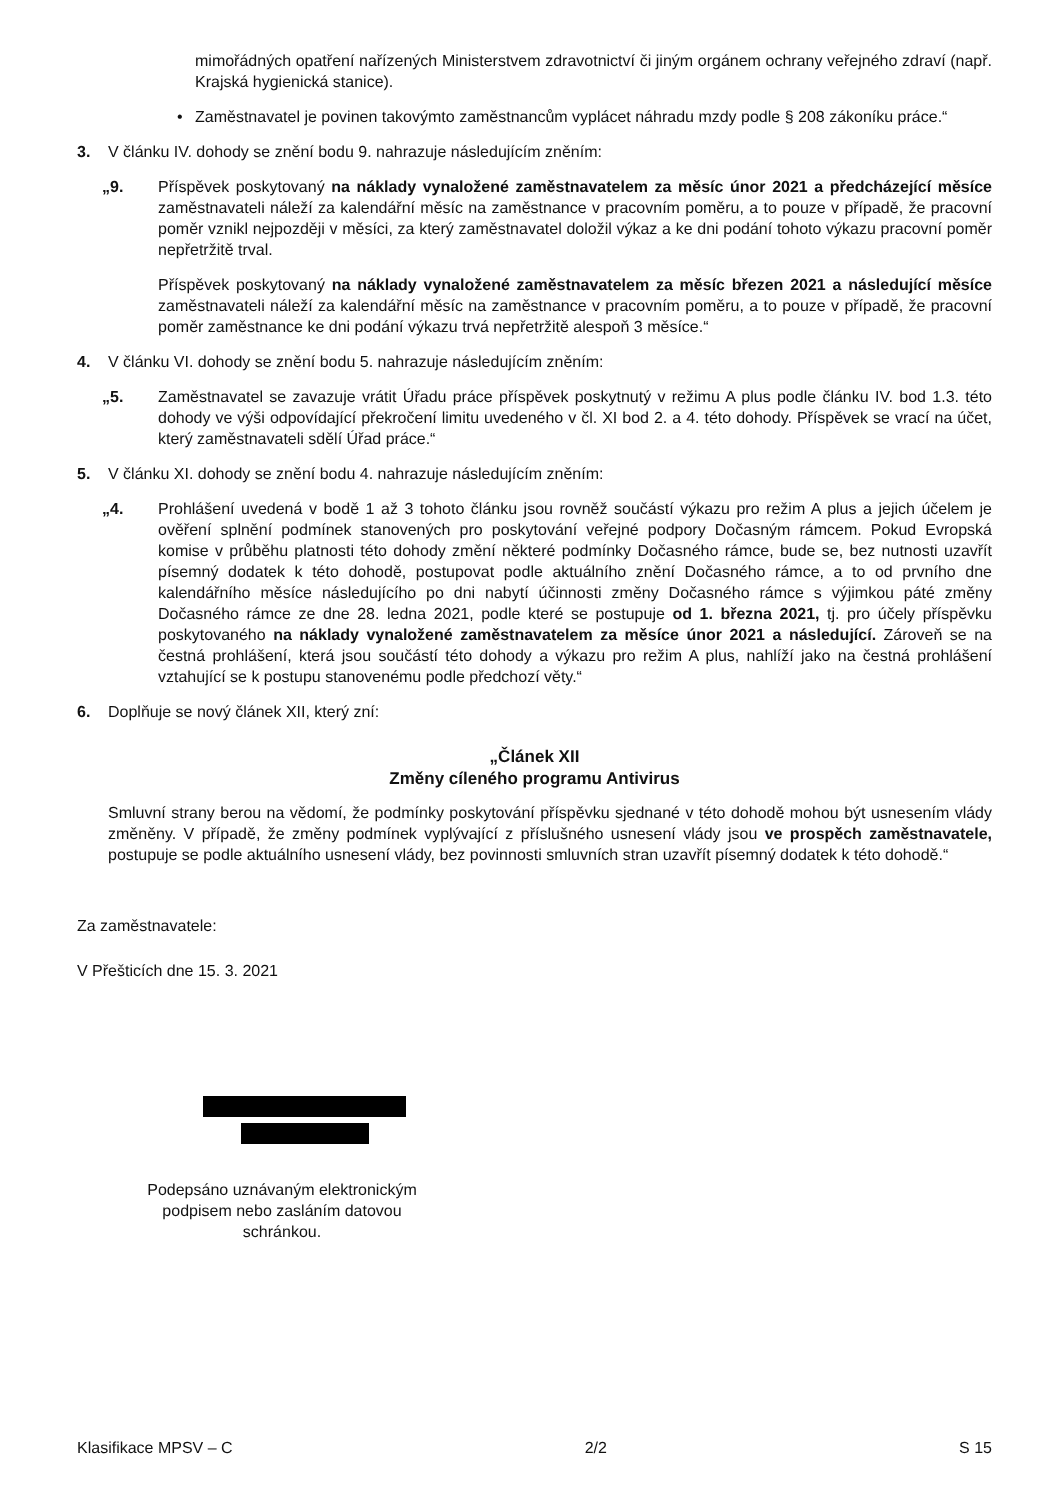mimořádných opatření nařízených Ministerstvem zdravotnictví či jiným orgánem ochrany veřejného zdraví (např. Krajská hygienická stanice).
• Zaměstnavatel je povinen takovýmto zaměstnancům vyplácet náhradu mzdy podle § 208 zákoníku práce.“
3. V článku IV. dohody se znění bodu 9. nahrazuje následujícím zněním:
„9. Příspěvek poskytovaný na náklady vynaložené zaměstnavatelem za měsíc únor 2021 a předcházející měsíce zaměstnavateli náleží za kalendářní měsíc na zaměstnance v pracovním poměru, a to pouze v případě, že pracovní poměr vznikl nejpozději v měsíci, za který zaměstnavatel doložil výkaz a ke dni podání tohoto výkazu pracovní poměr nepřetržitě trval.
Příspěvek poskytovaný na náklady vynaložené zaměstnavatelem za měsíc březen 2021 a následující měsíce zaměstnavateli náleží za kalendářní měsíc na zaměstnance v pracovním poměru, a to pouze v případě, že pracovní poměr zaměstnance ke dni podání výkazu trvá nepřetržitě alespoň 3 měsíce.“
4. V článku VI. dohody se znění bodu 5. nahrazuje následujícím zněním:
„5. Zaměstnavatel se zavazuje vrátit Úřadu práce příspěvek poskytnutý v režimu A plus podle článku IV. bod 1.3. této dohody ve výši odpovídající překročení limitu uvedeného v čl. XI bod 2. a 4. této dohody. Příspěvek se vrací na účet, který zaměstnavateli sdělí Úřad práce.“
5. V článku XI. dohody se znění bodu 4. nahrazuje následujícím zněním:
„4. Prohlášení uvedená v bodě 1 až 3 tohoto článku jsou rovněž součástí výkazu pro režim A plus a jejich účelem je ověření splnění podmínek stanovených pro poskytování veřejné podpory Dočasným rámcem. Pokud Evropská komise v průběhu platnosti této dohody změní některé podmínky Dočasného rámce, bude se, bez nutnosti uzavřít písemný dodatek k této dohodě, postupovat podle aktuálního znění Dočasného rámce, a to od prvního dne kalendářního měsíce následujícího po dni nabytí účinnosti změny Dočasného rámce s výjimkou páté změny Dočasného rámce ze dne 28. ledna 2021, podle které se postupuje od 1. března 2021, tj. pro účely příspěvku poskytovaného na náklady vynaložené zaměstnavatelem za měsíce únor 2021 a následující. Zároveň se na čestná prohlášení, která jsou součástí této dohody a výkazu pro režim A plus, nahlíží jako na čestná prohlášení vztahující se k postupu stanovenému podle předchozí věty.“
6. Doplňuje se nový článek XII, který zní:
„Článek XII
Změny cíleného programu Antivirus
Smluvní strany berou na vědomí, že podmínky poskytování příspěvku sjednané v této dohodě mohou být usnesením vlády změněny. V případě, že změny podmínek vyplývající z příslušného usnesení vlády jsou ve prospěch zaměstnavatele, postupuje se podle aktuálního usnesení vlády, bez povinnosti smluvních stran uzavřít písemný dodatek k této dohodě.“
Za zaměstnavatele:
V Přešticích dne 15. 3. 2021
Podepsáno uznávaným elektronickým podpisem nebo zasláním datovou schránkou.
Klasifikace MPSV – C 2/2 S 15